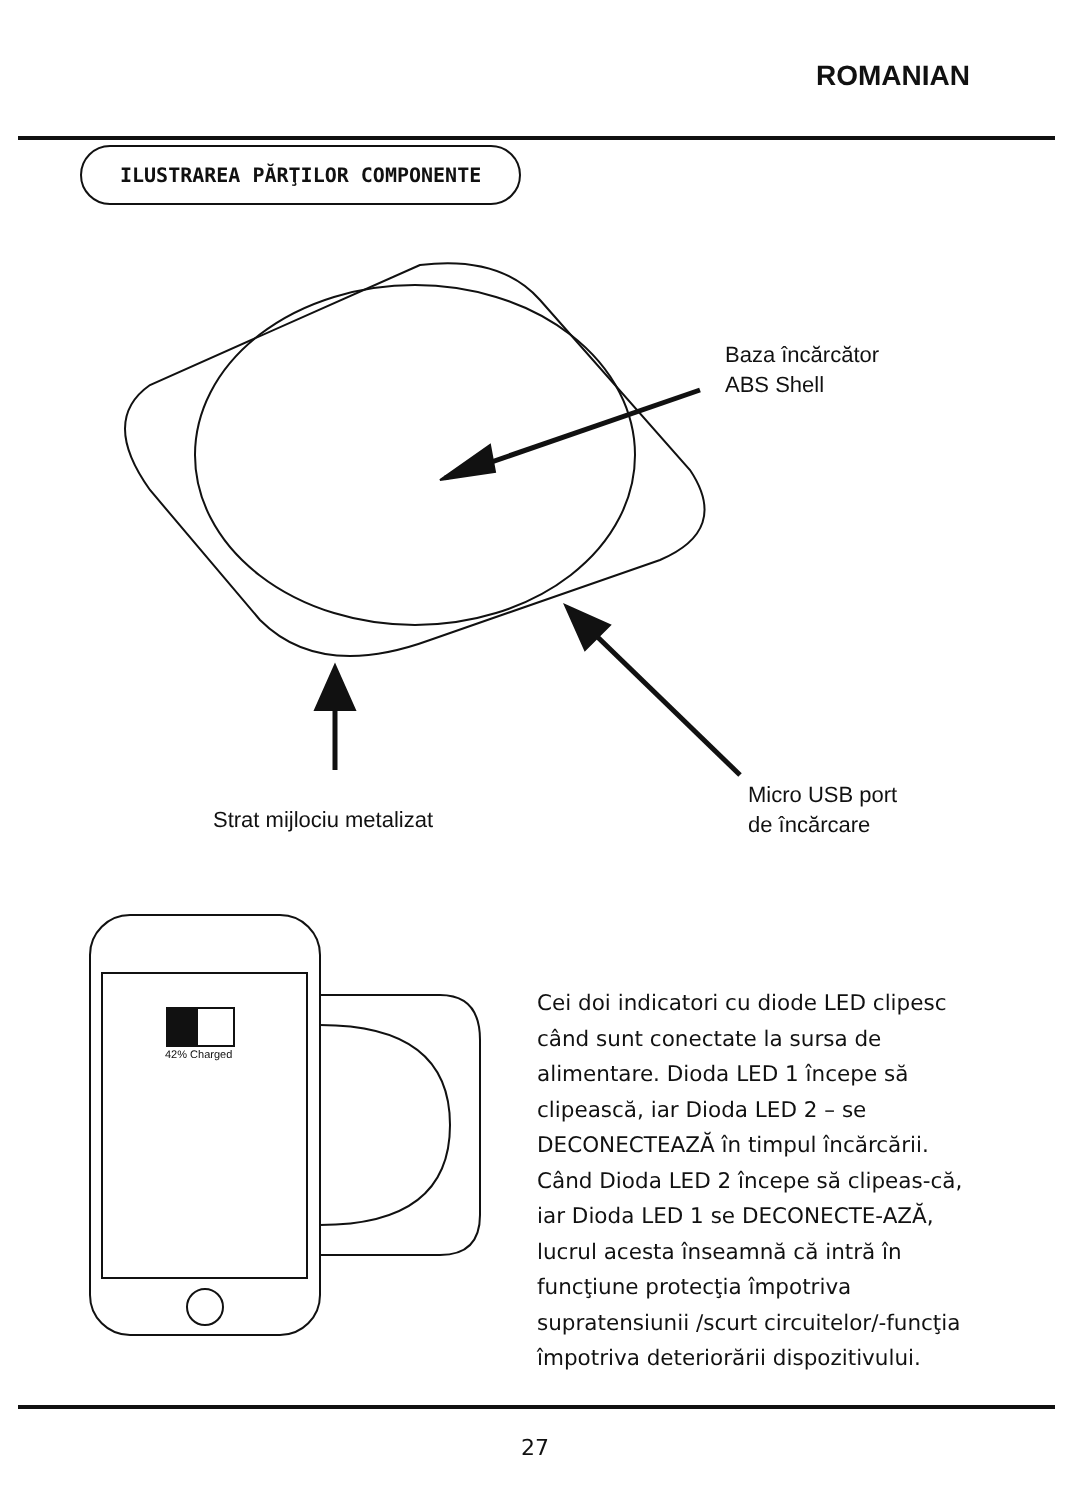ROMANIAN
ILUSTRAREA PĂRŢILOR COMPONENTE
Baza încărcător
ABS Shell
Strat mijlociu metalizat
Micro USB port
de încărcare
42% Charged
Cei doi indicatori cu diode LED clipesc când sunt conectate la sursa de alimentare. Dioda LED 1 începe să clipească, iar Dioda LED 2 – se DECONECTEAZĂ în timpul încărcării. Când Dioda LED 2 începe să clipeas-că, iar Dioda LED 1 se DECONECTE-AZĂ, lucrul acesta înseamnă că intră în funcţiune protecţia împotriva supratensiunii /scurt circuitelor/-funcţia împotriva deteriorării dispozitivului.
27